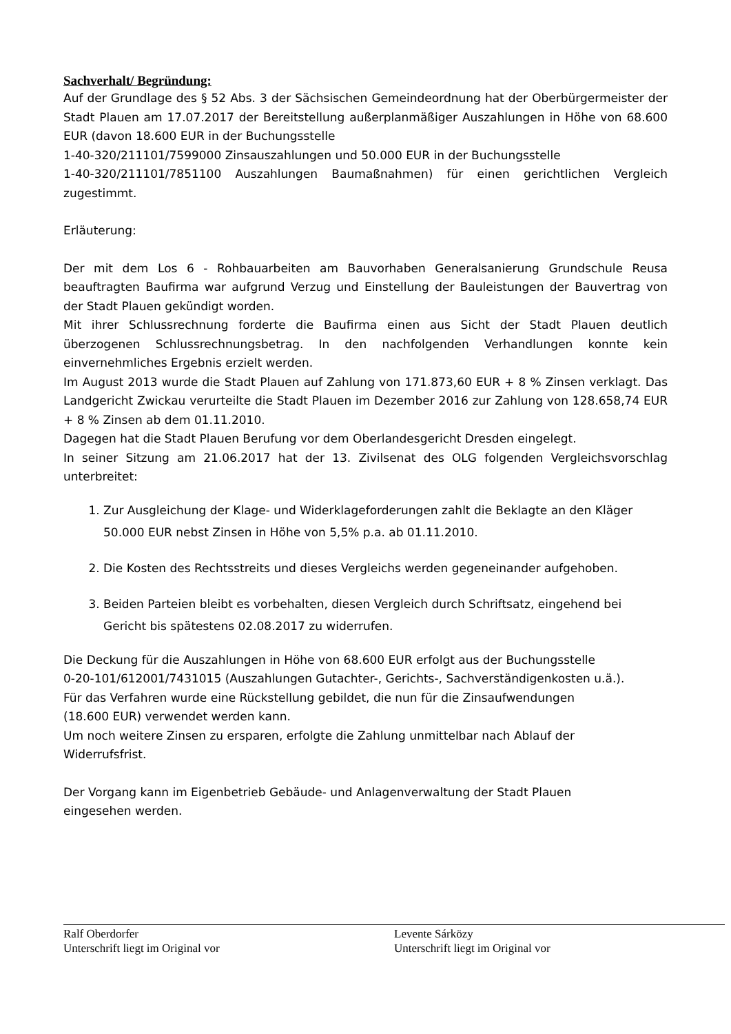Sachverhalt/ Begründung:
Auf der Grundlage des § 52 Abs. 3 der Sächsischen Gemeindeordnung hat der Oberbürgermeister der Stadt Plauen am 17.07.2017 der Bereitstellung außerplanmäßiger Auszahlungen in Höhe von 68.600 EUR (davon 18.600 EUR in der Buchungsstelle
1-40-320/211101/7599000 Zinsauszahlungen und 50.000 EUR in der Buchungsstelle
1-40-320/211101/7851100 Auszahlungen Baumaßnahmen) für einen gerichtlichen Vergleich zugestimmt.
Erläuterung:
Der mit dem Los 6 - Rohbauarbeiten am Bauvorhaben Generalsanierung Grundschule Reusa beauftragten Baufirma war aufgrund Verzug und Einstellung der Bauleistungen der Bauvertrag von der Stadt Plauen gekündigt worden.
Mit ihrer Schlussrechnung forderte die Baufirma einen aus Sicht der Stadt Plauen deutlich überzogenen Schlussrechnungsbetrag. In den nachfolgenden Verhandlungen konnte kein einvernehmliches Ergebnis erzielt werden.
Im August 2013 wurde die Stadt Plauen auf Zahlung von 171.873,60 EUR + 8 % Zinsen verklagt. Das Landgericht Zwickau verurteilte die Stadt Plauen im Dezember 2016 zur Zahlung von 128.658,74 EUR + 8 % Zinsen ab dem 01.11.2010.
Dagegen hat die Stadt Plauen Berufung vor dem Oberlandesgericht Dresden eingelegt.
In seiner Sitzung am 21.06.2017 hat der 13. Zivilsenat des OLG folgenden Vergleichsvorschlag unterbreitet:
1. Zur Ausgleichung der Klage- und Widerklageforderungen zahlt die Beklagte an den Kläger 50.000 EUR nebst Zinsen in Höhe von 5,5% p.a. ab 01.11.2010.
2. Die Kosten des Rechtsstreits und dieses Vergleichs werden gegeneinander aufgehoben.
3. Beiden Parteien bleibt es vorbehalten, diesen Vergleich durch Schriftsatz, eingehend bei Gericht bis spätestens 02.08.2017 zu widerrufen.
Die Deckung für die Auszahlungen in Höhe von 68.600 EUR erfolgt aus der Buchungsstelle
0-20-101/612001/7431015 (Auszahlungen Gutachter-, Gerichts-, Sachverständigenkosten u.ä.).
Für das Verfahren wurde eine Rückstellung gebildet, die nun für die Zinsaufwendungen
(18.600 EUR) verwendet werden kann.
Um noch weitere Zinsen zu ersparen, erfolgte die Zahlung unmittelbar nach Ablauf der
Widerrufsfrist.
Der Vorgang kann im Eigenbetrieb Gebäude- und Anlagenverwaltung der Stadt Plauen
eingesehen werden.
Ralf Oberdorfer
Unterschrift liegt im Original vor
Levente Sárközy
Unterschrift liegt im Original vor